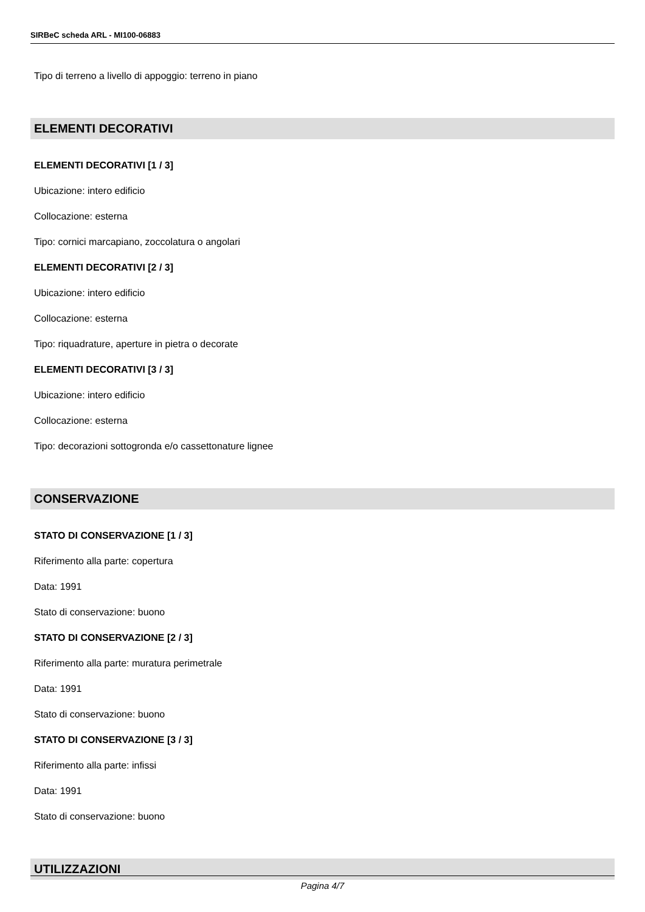SIRBeC scheda ARL - MI100-06883
Tipo di terreno a livello di appoggio: terreno in piano
ELEMENTI DECORATIVI
ELEMENTI DECORATIVI [1 / 3]
Ubicazione: intero edificio
Collocazione: esterna
Tipo: cornici marcapiano, zoccolatura o angolari
ELEMENTI DECORATIVI [2 / 3]
Ubicazione: intero edificio
Collocazione: esterna
Tipo: riquadrature, aperture in pietra o decorate
ELEMENTI DECORATIVI [3 / 3]
Ubicazione: intero edificio
Collocazione: esterna
Tipo: decorazioni sottogronda e/o cassettonature lignee
CONSERVAZIONE
STATO DI CONSERVAZIONE [1 / 3]
Riferimento alla parte: copertura
Data: 1991
Stato di conservazione: buono
STATO DI CONSERVAZIONE [2 / 3]
Riferimento alla parte: muratura perimetrale
Data: 1991
Stato di conservazione: buono
STATO DI CONSERVAZIONE [3 / 3]
Riferimento alla parte: infissi
Data: 1991
Stato di conservazione: buono
UTILIZZAZIONI
Pagina 4/7